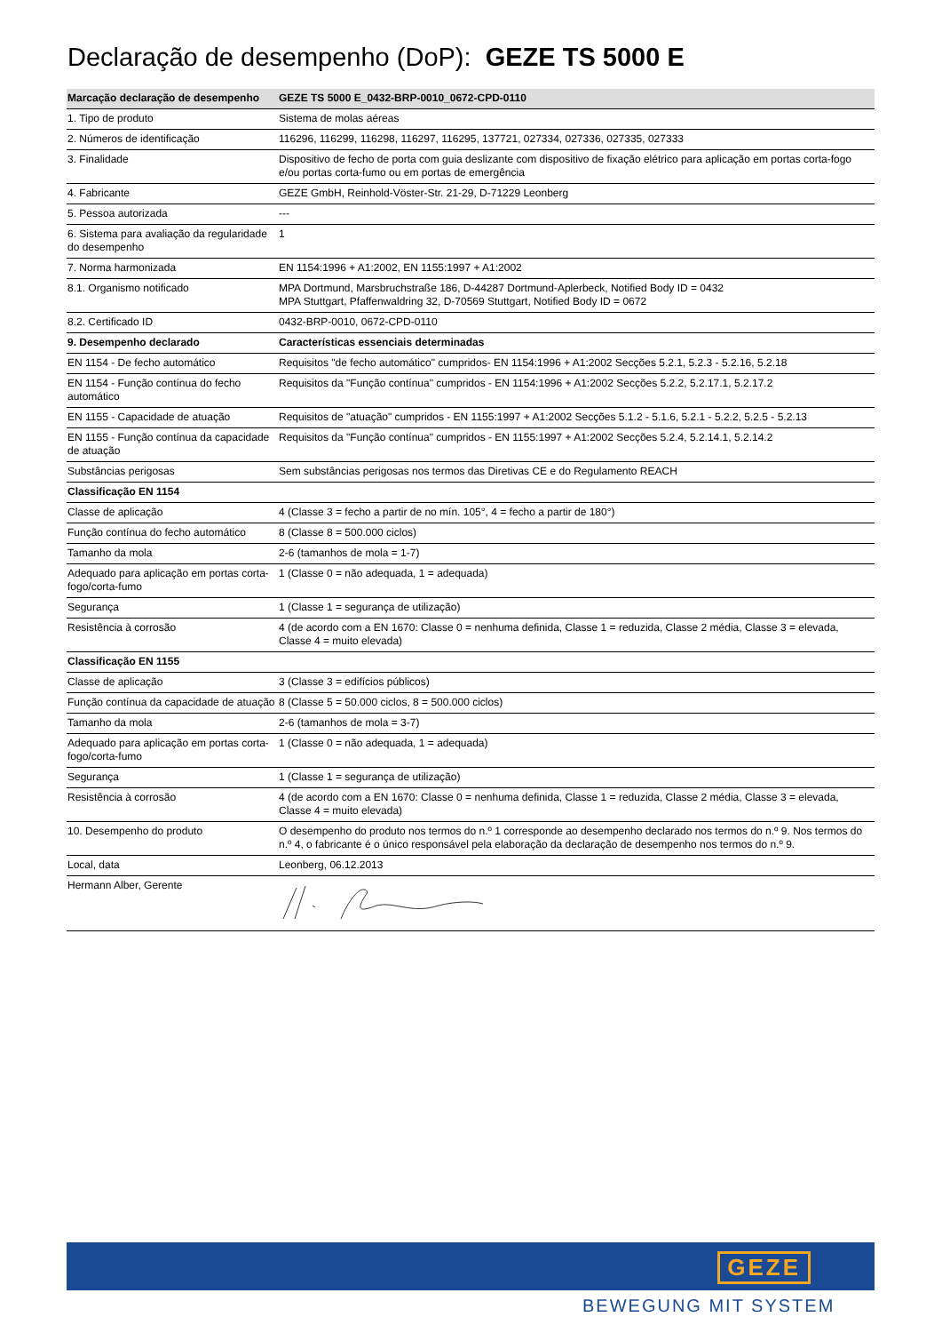Declaração de desempenho (DoP): GEZE TS 5000 E
| Marcação declaração de desempenho | GEZE TS 5000 E_0432-BRP-0010_0672-CPD-0110 |
| --- | --- |
| 1. Tipo de produto | Sistema de molas aéreas |
| 2. Números de identificação | 116296, 116299, 116298, 116297, 116295, 137721, 027334, 027336, 027335, 027333 |
| 3. Finalidade | Dispositivo de fecho de porta com guia deslizante com dispositivo de fixação elétrico para aplicação em portas corta-fogo e/ou portas corta-fumo ou em portas de emergência |
| 4. Fabricante | GEZE GmbH, Reinhold-Vöster-Str. 21-29, D-71229 Leonberg |
| 5. Pessoa autorizada | --- |
| 6. Sistema para avaliação da regularidade do desempenho | 1 |
| 7. Norma harmonizada | EN 1154:1996 + A1:2002, EN 1155:1997 + A1:2002 |
| 8.1. Organismo notificado | MPA Dortmund, Marsbruchstraße 186, D-44287 Dortmund-Aplerbeck, Notified Body ID = 0432 MPA Stuttgart, Pfaffenwaldring 32, D-70569 Stuttgart, Notified Body ID = 0672 |
| 8.2. Certificado ID | 0432-BRP-0010, 0672-CPD-0110 |
| 9. Desempenho declarado | Características essenciais determinadas |
| EN 1154 - De fecho automático | Requisitos "de fecho automático" cumpridos- EN 1154:1996 + A1:2002 Secções 5.2.1, 5.2.3 - 5.2.16, 5.2.18 |
| EN 1154 - Função contínua do fecho automático | Requisitos da "Função contínua" cumpridos - EN 1154:1996 + A1:2002 Secções 5.2.2, 5.2.17.1, 5.2.17.2 |
| EN 1155 - Capacidade de atuação | Requisitos de "atuação" cumpridos - EN 1155:1997 + A1:2002 Secções 5.1.2 - 5.1.6, 5.2.1 - 5.2.2, 5.2.5 - 5.2.13 |
| EN 1155 - Função contínua da capacidade de atuação | Requisitos da "Função contínua" cumpridos - EN 1155:1997 + A1:2002 Secções 5.2.4, 5.2.14.1, 5.2.14.2 |
| Substâncias perigosas | Sem substâncias perigosas nos termos das Diretivas CE e do Regulamento REACH |
| Classificação EN 1154 | |
| Classe de aplicação | 4 (Classe 3 = fecho a partir de no mín. 105°, 4 = fecho a partir de 180°) |
| Função contínua do fecho automático | 8 (Classe 8 = 500.000 ciclos) |
| Tamanho da mola | 2-6 (tamanhos de mola = 1-7) |
| Adequado para aplicação em portas corta-fogo/corta-fumo | 1 (Classe 0 = não adequada, 1 = adequada) |
| Segurança | 1 (Classe 1 = segurança de utilização) |
| Resistência à corrosão | 4 (de acordo com a EN 1670: Classe 0 = nenhuma definida, Classe 1 = reduzida, Classe 2 média, Classe 3 = elevada, Classe 4 = muito elevada) |
| Classificação EN 1155 | |
| Classe de aplicação | 3 (Classe 3 = edifícios públicos) |
| Função contínua da capacidade de atuação | 8 (Classe 5 = 50.000 ciclos, 8 = 500.000 ciclos) |
| Tamanho da mola | 2-6 (tamanhos de mola = 3-7) |
| Adequado para aplicação em portas corta-fogo/corta-fumo | 1 (Classe 0 = não adequada, 1 = adequada) |
| Segurança | 1 (Classe 1 = segurança de utilização) |
| Resistência à corrosão | 4 (de acordo com a EN 1670: Classe 0 = nenhuma definida, Classe 1 = reduzida, Classe 2 média, Classe 3 = elevada, Classe 4 = muito elevada) |
| 10. Desempenho do produto | O desempenho do produto nos termos do n.º 1 corresponde ao desempenho declarado nos termos do n.º 9. Nos termos do n.º 4, o fabricante é o único responsável pela elaboração da declaração de desempenho nos termos do n.º 9. |
| Local, data | Leonberg, 06.12.2013 |
| Hermann Alber, Gerente | |
GEZE
BEWEGUNG MIT SYSTEM